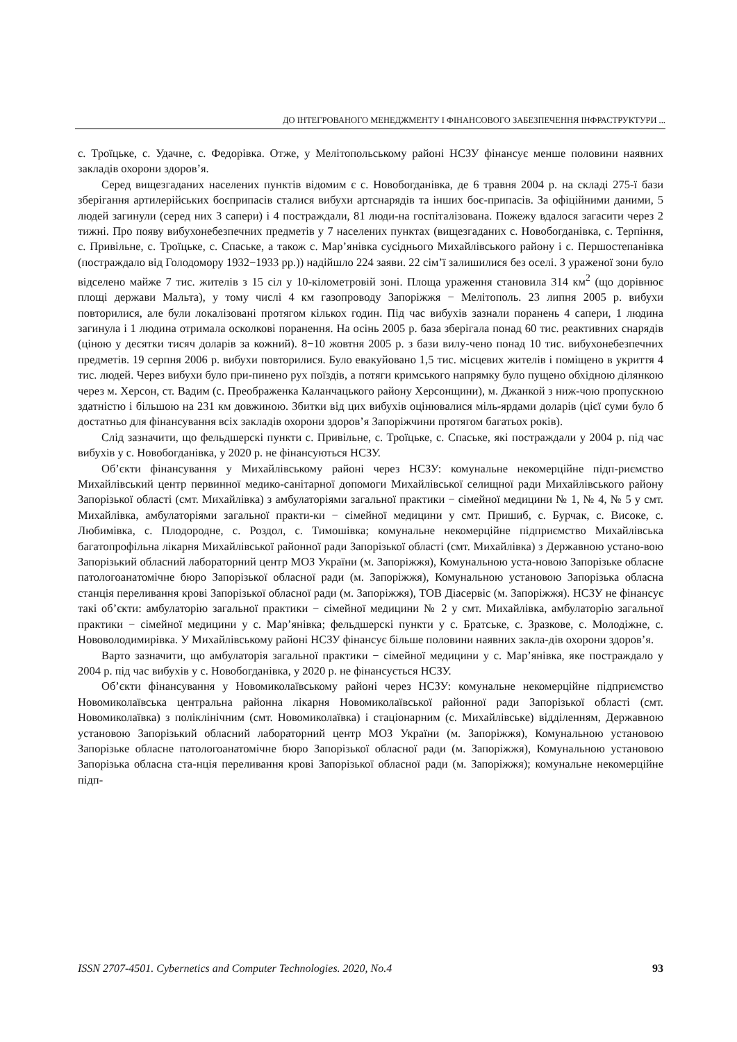ДО ІНТЕГРОВАНОГО МЕНЕДЖМЕНТУ І ФІНАНСОВОГО ЗАБЕЗПЕЧЕННЯ ІНФРАСТРУКТУРИ ...
с. Троїцьке, с. Удачне, с. Федорівка. Отже, у Мелітопольському районі НСЗУ фінансує менше половини наявних закладів охорони здоров’я.
Серед вищезгаданих населених пунктів відомим є с. Новобогданівка, де 6 травня 2004 р. на складі 275-ї бази зберігання артилерійських боєприпасів сталися вибухи артснарядів та інших боє-припасів. За офіційними даними, 5 людей загинули (серед них 3 сапери) і 4 постраждали, 81 люди-на госпіталізована. Пожежу вдалося загасити через 2 тижні. Про появу вибухонебезпечних предметів у 7 населених пунктах (вищезгаданих с. Новобогданівка, с. Терпіння, с. Привільне, с. Троїцьке, с. Спаське, а також с. Мар’янівка сусіднього Михайлівського району і с. Першостепанівка (постраждало від Голодомору 1932−1933 рр.)) надійшло 224 заяви. 22 сім’ї залишилися без оселі. З ураженої зони було відселено майже 7 тис. жителів з 15 сіл у 10-кілометровій зоні. Площа ураження становила 314 км<sup>2</sup> (що дорівнює площі держави Мальта), у тому числі 4 км газопроводу Запоріжжя − Мелітополь. 23 липня 2005 р. вибухи повторилися, але були локалізовані протягом кількох годин. Під час вибухів зазнали поранень 4 сапери, 1 людина загинула і 1 людина отримала осколкові поранення. На осінь 2005 р. база зберігала понад 60 тис. реактивних снарядів (ціною у десятки тисяч доларів за кожний). 8−10 жовтня 2005 р. з бази вилу-чено понад 10 тис. вибухонебезпечних предметів. 19 серпня 2006 р. вибухи повторилися. Було евакуйовано 1,5 тис. місцевих жителів і поміщено в укриття 4 тис. людей. Через вибухи було при-пинено рух поїздів, а потяги кримського напрямку було пущено обхідною ділянкою через м. Херсон, ст. Вадим (с. Преображенка Каланчацького району Херсонщини), м. Джанкой з ниж-чою пропускною здатністю і більшою на 231 км довжиною. Збитки від цих вибухів оцінювалися міль-ярдами доларів (цієї суми було б достатньо для фінансування всіх закладів охорони здоров’я Запоріжчини протягом багатьох років).
Слід зазначити, що фельдшерскі пункти с. Привільне, с. Троїцьке, с. Спаське, які постраждали у 2004 р. під час вибухів у с. Новобогданівка, у 2020 р. не фінансуються НСЗУ.
Об’єкти фінансування у Михайлівському районі через НСЗУ: комунальне некомерційне підп-риємство Михайлівський центр первинної медико-санітарної допомоги Михайлівської селищної ради Михайлівського району Запорізької області (смт. Михайлівка) з амбулаторіями загальної практики − сімейної медицини № 1, № 4, № 5 у смт. Михайлівка, амбулаторіями загальної практи-ки − сімейної медицини у смт. Пришиб, с. Бурчак, с. Високе, с. Любимівка, с. Плодородне, с. Роздол, с. Тимошівка; комунальне некомерційне підприємство Михайлівська багатопрофільна лікарня Михайлівської районної ради Запорізької області (смт. Михайлівка) з Державною устано-вою Запорізький обласний лабораторний центр МОЗ України (м. Запоріжжя), Комунальною уста-новою Запорізьке обласне патологоанатомічне бюро Запорізької обласної ради (м. Запоріжжя), Комунальною установою Запорізька обласна станція переливання крові Запорізької обласної ради (м. Запоріжжя), ТОВ Діасервіс (м. Запоріжжя). НСЗУ не фінансує такі об’єкти: амбулаторію загальної практики − сімейної медицини № 2 у смт. Михайлівка, амбулаторію загальної практики − сімейної медицини у с. Мар’янівка; фельдшерскі пункти у с. Братське, с. Зразкове, с. Молодіжне, с. Нововолодимирівка. У Михайлівському районі НСЗУ фінансує більше половини наявних закла-дів охорони здоров’я.
Варто зазначити, що амбулаторія загальної практики − сімейної медицини у с. Мар’янівка, яке постраждало у 2004 р. під час вибухів у с. Новобогданівка, у 2020 р. не фінансується НСЗУ.
Об’єкти фінансування у Новомиколаївському районі через НСЗУ: комунальне некомерційне підприємство Новомиколаївська центральна районна лікарня Новомиколаївської районної ради Запорізької області (смт. Новомиколаївка) з поліклінічним (смт. Новомиколаївка) і стаціонарним (с. Михайлівське) відділенням, Державною установою Запорізький обласний лабораторний центр МОЗ України (м. Запоріжжя), Комунальною установою Запорізьке обласне патологоанатомічне бюро Запорізької обласної ради (м. Запоріжжя), Комунальною установою Запорізька обласна ста-нція переливання крові Запорізької обласної ради (м. Запоріжжя); комунальне некомерційне підп-
ISSN 2707-4501. Cybernetics and Computer Technologies. 2020, No.4 93